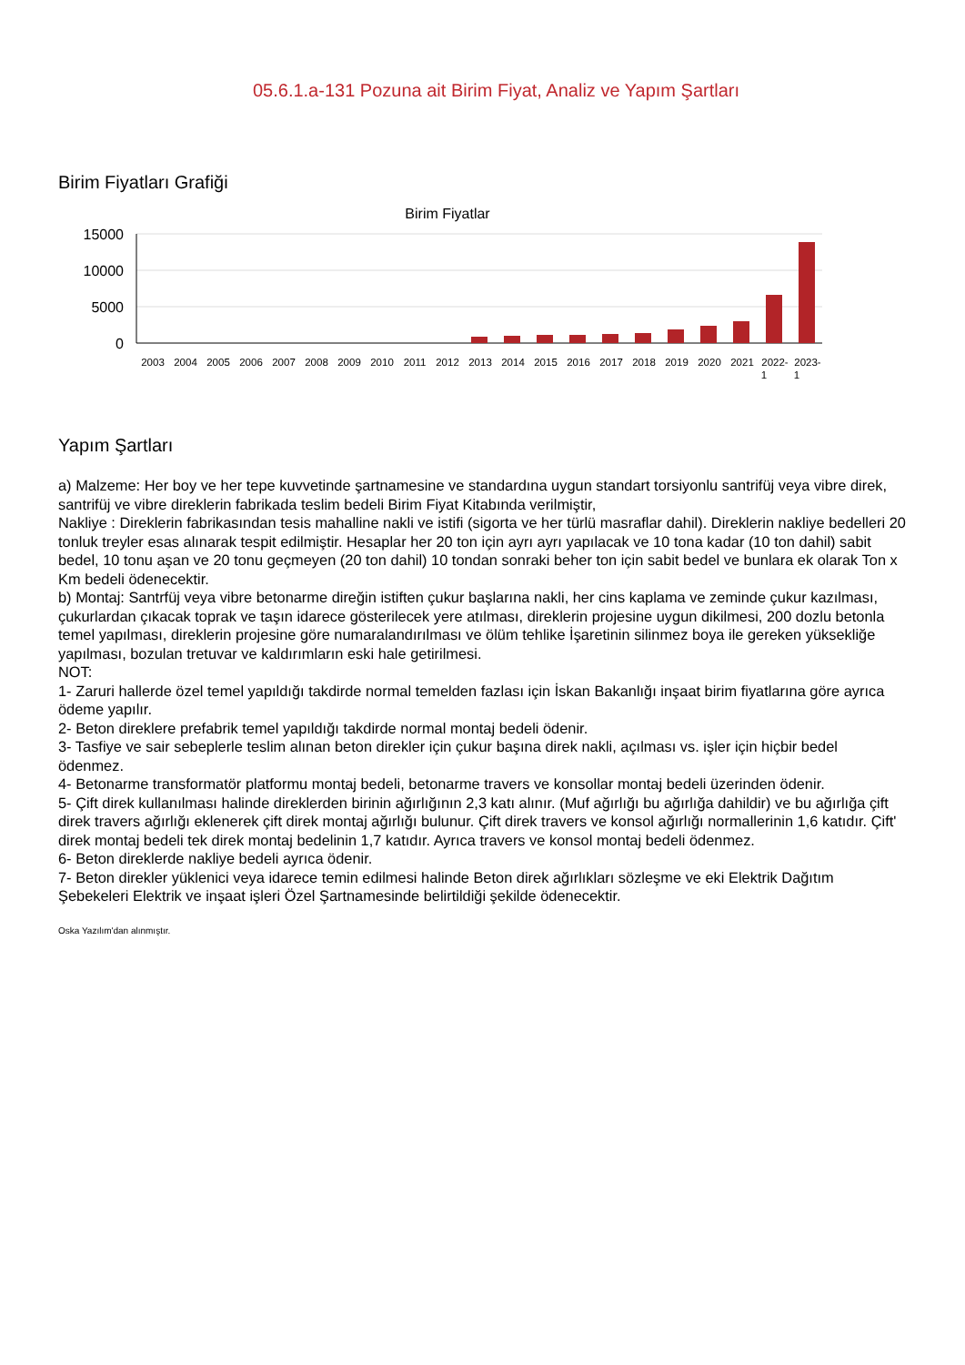05.6.1.a-131 Pozuna ait Birim Fiyat, Analiz ve Yapım Şartları
Birim Fiyatları Grafiği
Birim Fiyatlar
15000
10000
5000
0
2003
2004
2005
2006
2007
2008
2009
2010
2011
2012
2013
2014
2015
2016
2017
2018
2019
2020
2021
2022-
2023-
1
1
Yapım Şartları
a) Malzeme: Her boy ve her tepe kuvvetinde şartnamesine ve standardına uygun standart torsiyonlu santrifüj veya vibre direk, santrifüj ve vibre direklerin fabrikada teslim bedeli Birim Fiyat Kitabında verilmiştir,
Nakliye : Direklerin fabrikasından tesis mahalline nakli ve istifi (sigorta ve her türlü masraflar dahil). Direklerin nakliye bedelleri 20 tonluk treyler esas alınarak tespit edilmiştir. Hesaplar her 20 ton için ayrı ayrı yapılacak ve 10 tona kadar (10 ton dahil) sabit bedel, 10 tonu aşan ve 20 tonu geçmeyen (20 ton dahil) 10 tondan sonraki beher ton için sabit bedel ve bunlara ek olarak Ton x Km bedeli ödenecektir.
b) Montaj: Santrfüj veya vibre betonarme direğin istiften çukur başlarına nakli, her cins kaplama ve zeminde çukur kazılması, çukurlardan çıkacak toprak ve taşın idarece gösterilecek yere atılması, direklerin projesine uygun dikilmesi, 200 dozlu betonla temel yapılması, direklerin projesine göre numaralandırılması ve ölüm tehlike İşaretinin silinmez boya ile gereken yüksekliğe yapılması, bozulan tretuvar ve kaldırımların eski hale getirilmesi.
NOT:
1- Zaruri hallerde özel temel yapıldığı takdirde normal temelden fazlası için İskan Bakanlığı inşaat birim fiyatlarına göre ayrıca ödeme yapılır.
2- Beton direklere prefabrik temel yapıldığı takdirde normal montaj bedeli ödenir.
3- Tasfiye ve sair sebeplerle teslim alınan beton direkler için çukur başına direk nakli, açılması vs. işler için hiçbir bedel ödenmez.
4- Betonarme transformatör platformu montaj bedeli, betonarme travers ve konsollar montaj bedeli üzerinden ödenir.
5- Çift direk kullanılması halinde direklerden birinin ağırlığının 2,3 katı alınır. (Muf ağırlığı bu ağırlığa dahildir) ve bu ağırlığa çift direk travers ağırlığı eklenerek çift direk montaj ağırlığı bulunur. Çift direk travers ve konsol ağırlığı normallerinin 1,6 katıdır. Çift' direk montaj bedeli tek direk montaj bedelinin 1,7 katıdır. Ayrıca travers ve konsol montaj bedeli ödenmez.
6- Beton direklerde nakliye bedeli ayrıca ödenir.
7- Beton direkler yüklenici veya idarece temin edilmesi halinde Beton direk ağırlıkları sözleşme ve eki Elektrik Dağıtım Şebekeleri Elektrik ve inşaat işleri Özel Şartnamesinde belirtildiği şekilde ödenecektir.
Oska Yazılım'dan alınmıştır.